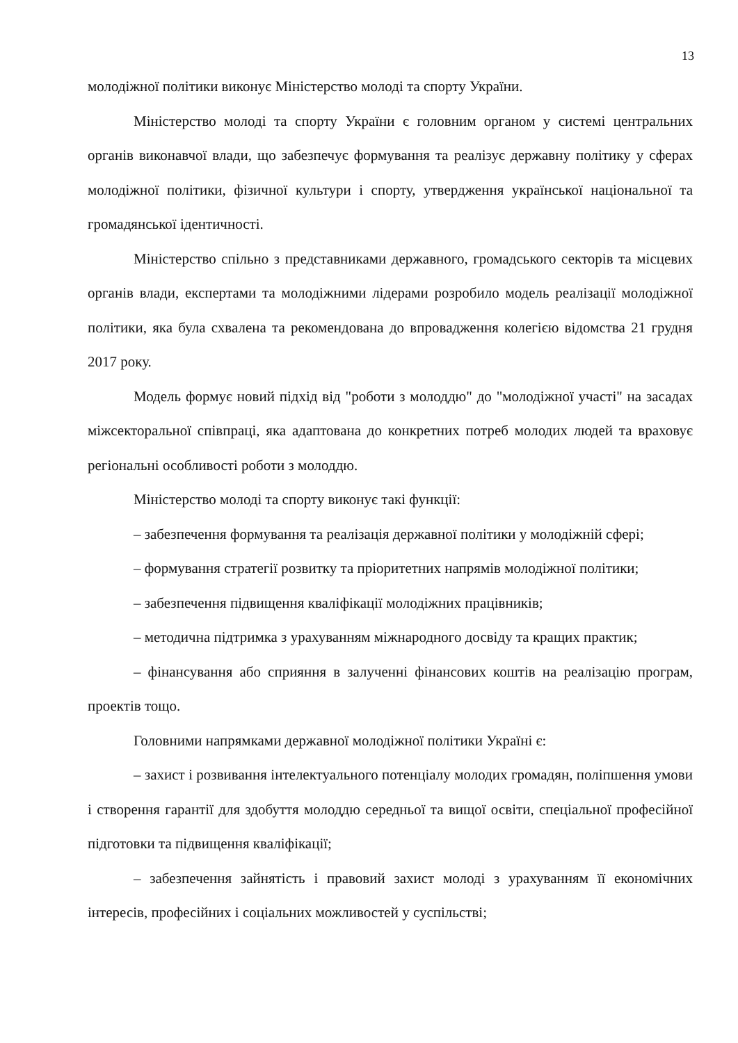13
молодіжної політики виконує Міністерство молоді та спорту України.
Міністерство молоді та спорту України є головним органом у системі центральних органів виконавчої влади, що забезпечує формування та реалізує державну політику у сферах молодіжної політики, фізичної культури і спорту, утвердження української національної та громадянської ідентичності.
Міністерство спільно з представниками державного, громадського секторів та місцевих органів влади, експертами та молодіжними лідерами розробило модель реалізації молодіжної політики, яка була схвалена та рекомендована до впровадження колегією відомства 21 грудня 2017 року.
Модель формує новий підхід від "роботи з молоддю" до "молодіжної участі" на засадах міжсекторальної співпраці, яка адаптована до конкретних потреб молодих людей та враховує регіональні особливості роботи з молоддю.
Міністерство молоді та спорту виконує такі функції:
– забезпечення формування та реалізація державної політики у молодіжній сфері;
– формування стратегії розвитку та пріоритетних напрямів молодіжної політики;
– забезпечення підвищення кваліфікації молодіжних працівників;
– методична підтримка з урахуванням міжнародного досвіду та кращих практик;
– фінансування або сприяння в залученні фінансових коштів на реалізацію програм, проектів тощо.
Головними напрямками державної молодіжної політики Україні є:
– захист і розвивання інтелектуального потенціалу молодих громадян, поліпшення умови і створення гарантії для здобуття молоддю середньої та вищої освіти, спеціальної професійної підготовки та підвищення кваліфікації;
– забезпечення зайнятість і правовий захист молоді з урахуванням її економічних інтересів, професійних і соціальних можливостей у суспільстві;